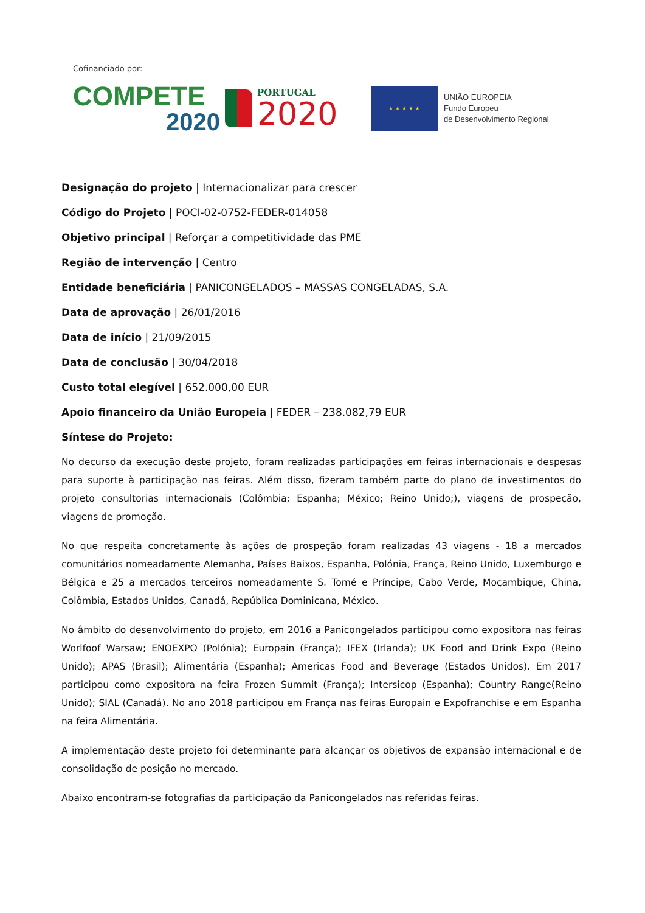Cofinanciado por:
COMPETE
2020
PORTUGAL
2020
★ ★ ★ ★ ★
UNIÃO EUROPEIA
Fundo Europeu
de Desenvolvimento Regional
Designação do projeto | Internacionalizar para crescer
Código do Projeto | POCI-02-0752-FEDER-014058
Objetivo principal | Reforçar a competitividade das PME
Região de intervenção | Centro
Entidade beneficiária | PANICONGELADOS – MASSAS CONGELADAS, S.A.
Data de aprovação | 26/01/2016
Data de início | 21/09/2015
Data de conclusão | 30/04/2018
Custo total elegível | 652.000,00 EUR
Apoio financeiro da União Europeia | FEDER – 238.082,79 EUR
Síntese do Projeto:
No decurso da execução deste projeto, foram realizadas participações em feiras internacionais e despesas para suporte à participação nas feiras. Além disso, fizeram também parte do plano de investimentos do projeto consultorias internacionais (Colômbia; Espanha; México; Reino Unido;), viagens de prospeção, viagens de promoção.
No que respeita concretamente às ações de prospeção foram realizadas 43 viagens - 18 a mercados comunitários nomeadamente Alemanha, Países Baixos, Espanha, Polónia, França, Reino Unido, Luxemburgo e Bélgica e 25 a mercados terceiros nomeadamente S. Tomé e Príncipe, Cabo Verde, Moçambique, China, Colômbia, Estados Unidos, Canadá, República Dominicana, México.
No âmbito do desenvolvimento do projeto, em 2016 a Panicongelados participou como expositora nas feiras Worlfoof Warsaw; ENOEXPO (Polónia); Europain (França); IFEX (Irlanda); UK Food and Drink Expo (Reino Unido); APAS (Brasil); Alimentária (Espanha); Americas Food and Beverage (Estados Unidos). Em 2017 participou como expositora na feira Frozen Summit (França); Intersicop (Espanha); Country Range(Reino Unido); SIAL (Canadá). No ano 2018 participou em França nas feiras Europain e Expofranchise e em Espanha na feira Alimentária.
A implementação deste projeto foi determinante para alcançar os objetivos de expansão internacional e de consolidação de posição no mercado.
Abaixo encontram-se fotografias da participação da Panicongelados nas referidas feiras.